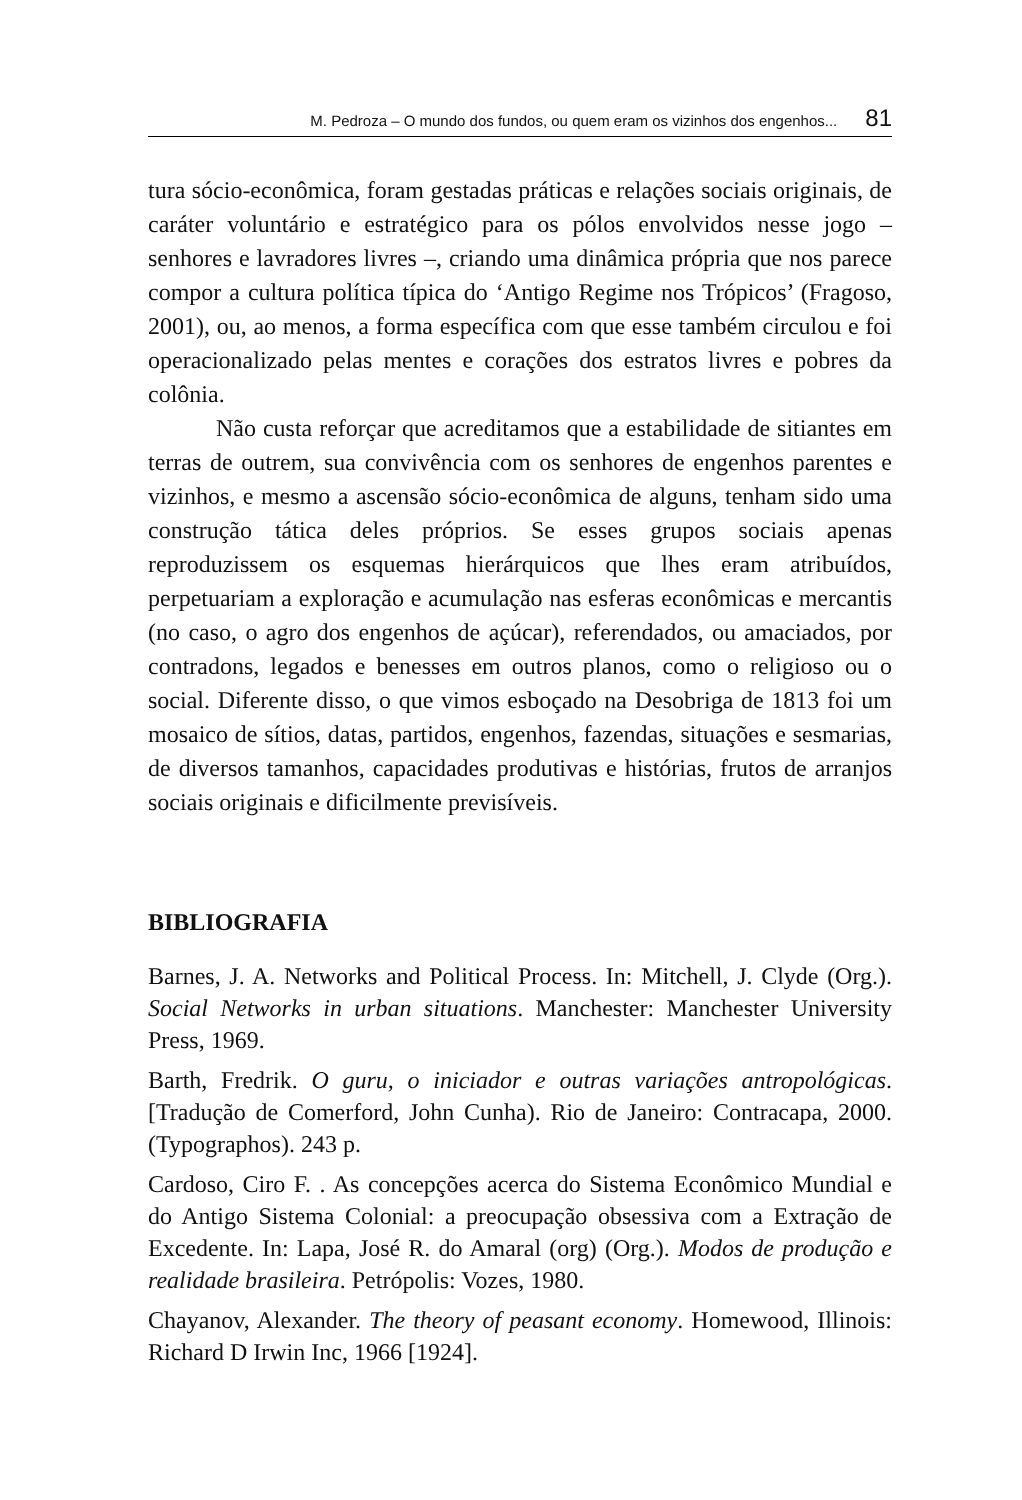M. Pedroza – O mundo dos fundos, ou quem eram os vizinhos dos engenhos... 81
tura sócio-econômica, foram gestadas práticas e relações sociais originais, de caráter voluntário e estratégico para os pólos envolvidos nesse jogo – senhores e lavradores livres –, criando uma dinâmica própria que nos parece compor a cultura política típica do ‘Antigo Regime nos Trópicos’ (Fragoso, 2001), ou, ao menos, a forma específica com que esse também circulou e foi operacionalizado pelas mentes e corações dos estratos livres e pobres da colônia.
Não custa reforçar que acreditamos que a estabilidade de sitiantes em terras de outrem, sua convivência com os senhores de engenhos parentes e vizinhos, e mesmo a ascensão sócio-econômica de alguns, tenham sido uma construção tática deles próprios. Se esses grupos sociais apenas reproduzissem os esquemas hierárquicos que lhes eram atribuídos, perpetuariam a exploração e acumulação nas esferas econômicas e mercantis (no caso, o agro dos engenhos de açúcar), referendados, ou amaciados, por contradons, legados e benesses em outros planos, como o religioso ou o social. Diferente disso, o que vimos esboçado na Desobriga de 1813 foi um mosaico de sítios, datas, partidos, engenhos, fazendas, situações e sesmarias, de diversos tamanhos, capacidades produtivas e histórias, frutos de arranjos sociais originais e dificilmente previsíveis.
BIBLIOGRAFIA
Barnes, J. A. Networks and Political Process. In: Mitchell, J. Clyde (Org.). Social Networks in urban situations. Manchester: Manchester University Press, 1969.
Barth, Fredrik. O guru, o iniciador e outras variações antropológicas. [Tradução de Comerford, John Cunha). Rio de Janeiro: Contracapa, 2000. (Typographos). 243 p.
Cardoso, Ciro F. . As concepções acerca do Sistema Econômico Mundial e do Antigo Sistema Colonial: a preocupação obsessiva com a Extração de Excedente. In: Lapa, José R. do Amaral (org) (Org.). Modos de produção e realidade brasileira. Petrópolis: Vozes, 1980.
Chayanov, Alexander. The theory of peasant economy. Homewood, Illinois: Richard D Irwin Inc, 1966 [1924].